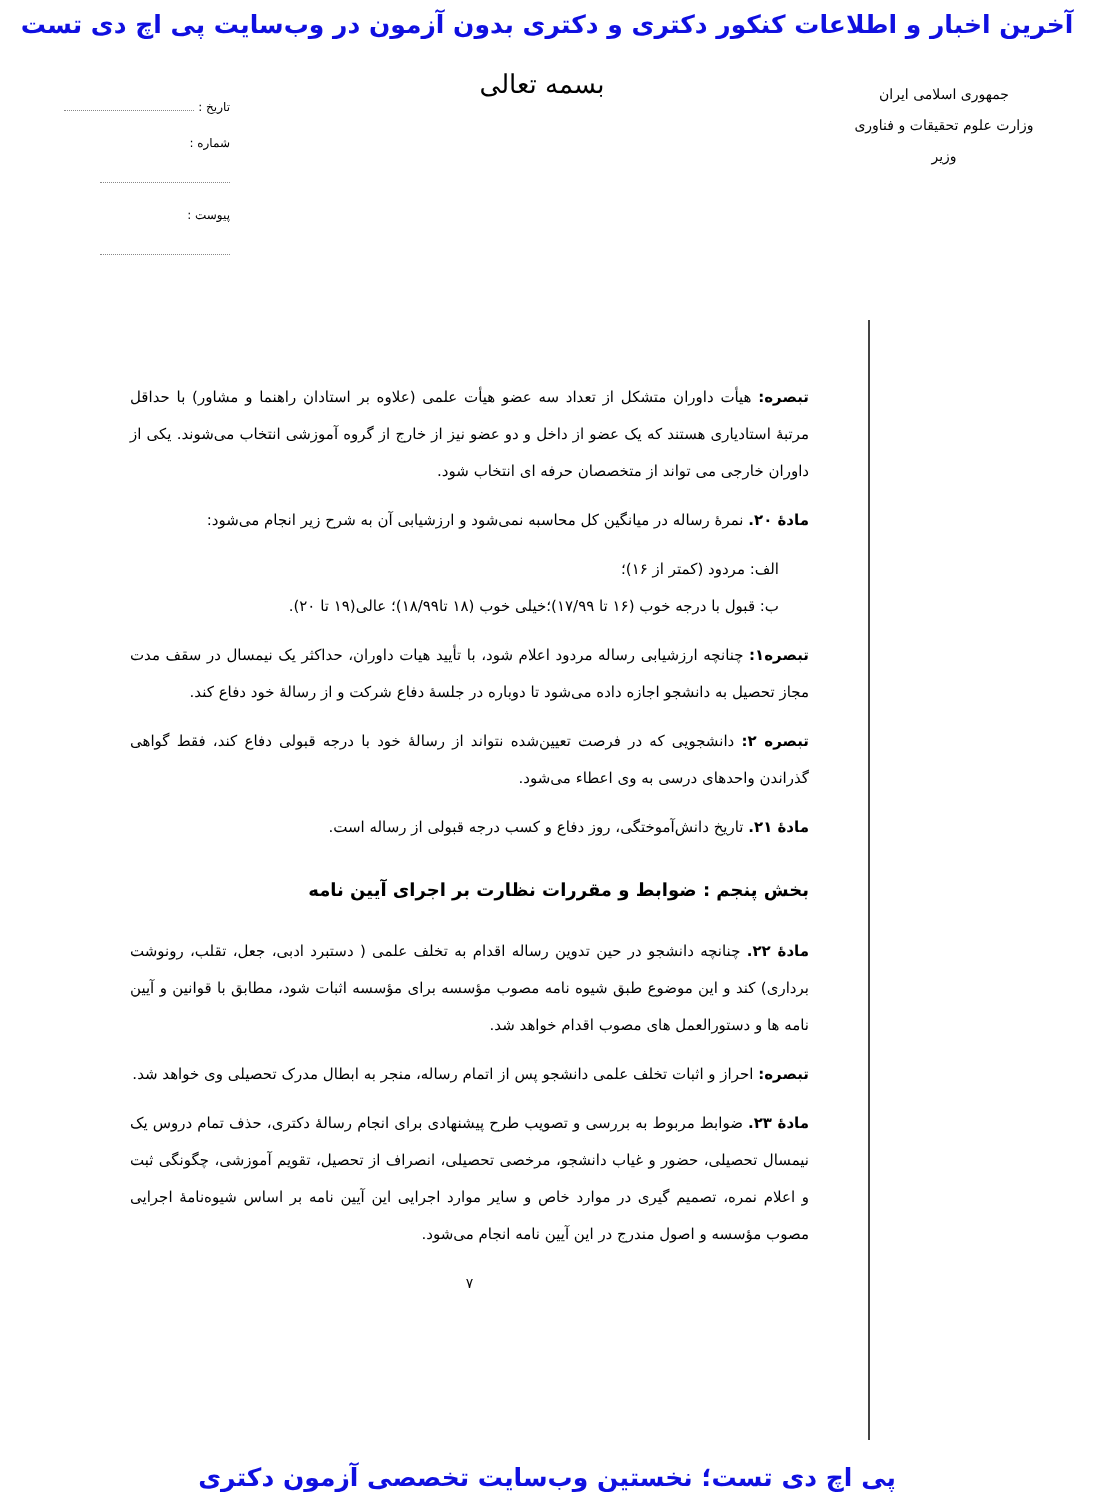آخرین اخبار و اطلاعات کنکور دکتری و دکتری بدون آزمون در وب‌سایت پی اچ دی تست
جمهوری اسلامی ایران
وزارت علوم تحقیقات و فناوری
وزیر
بسمه تعالی
تاریخ :
شماره :
پیوست :
تبصره: هیأت داوران متشکل از تعداد سه عضو هیأت علمی (علاوه بر استادان راهنما و مشاور) با حداقل مرتبهٔ استادیاری هستند که یک عضو از داخل و دو عضو نیز از خارج از گروه آموزشی انتخاب می‌شوند. یکی از داوران خارجی می تواند از متخصصان حرفه ای انتخاب شود.
مادهٔ ۲۰. نمرهٔ رساله در میانگین کل محاسبه نمی‌شود و ارزشیابی آن به شرح زیر انجام می‌شود:
الف: مردود (کمتر از ۱۶)؛
ب: قبول با درجه خوب (۱۶ تا ۱۷/۹۹)؛خیلی خوب (۱۸ تا۱۸/۹۹)؛ عالی(۱۹ تا ۲۰).
تبصره۱: چنانچه ارزشیابی رساله مردود اعلام شود، با تأیید هیات داوران، حداکثر یک نیمسال در سقف مدت مجاز تحصیل به دانشجو اجازه داده می‌شود تا دوباره در جلسهٔ دفاع شرکت و از رسالهٔ خود دفاع کند.
تبصره ۲: دانشجویی که در فرصت تعیین‌شده نتواند از رسالهٔ خود با درجه قبولی دفاع کند، فقط گواهی گذراندن واحدهای درسی به وی اعطاء می‌شود.
مادهٔ ۲۱. تاریخ دانش‌آموختگی، روز دفاع و کسب درجه قبولی از رساله است.
بخش پنجم : ضوابط و مقررات نظارت بر اجرای آیین نامه
مادهٔ ۲۲. چنانچه دانشجو در حین تدوین رساله اقدام به تخلف علمی ( دستبرد ادبی، جعل، تقلب، رونوشت برداری) کند و این موضوع طبق شیوه نامه مصوب مؤسسه برای مؤسسه اثبات شود، مطابق با قوانین و آیین نامه ها و دستورالعمل های مصوب اقدام خواهد شد.
تبصره: احراز و اثبات تخلف علمی دانشجو پس از اتمام رساله، منجر به ابطال مدرک تحصیلی وی خواهد شد.
مادهٔ ۲۳. ضوابط مربوط به بررسی و تصویب طرح پیشنهادی برای انجام رسالهٔ دکتری، حذف تمام دروس یک نیمسال تحصیلی، حضور و غیاب دانشجو، مرخصی تحصیلی، انصراف از تحصیل، تقویم آموزشی، چگونگی ثبت و اعلام نمره، تصمیم گیری در موارد خاص و سایر موارد اجرایی این آیین نامه بر اساس شیوه‌نامهٔ اجرایی مصوب مؤسسه و اصول مندرج در این آیین نامه انجام می‌شود.
۷
پی اچ دی تست؛ نخستین وب‌سایت تخصصی آزمون دکتری